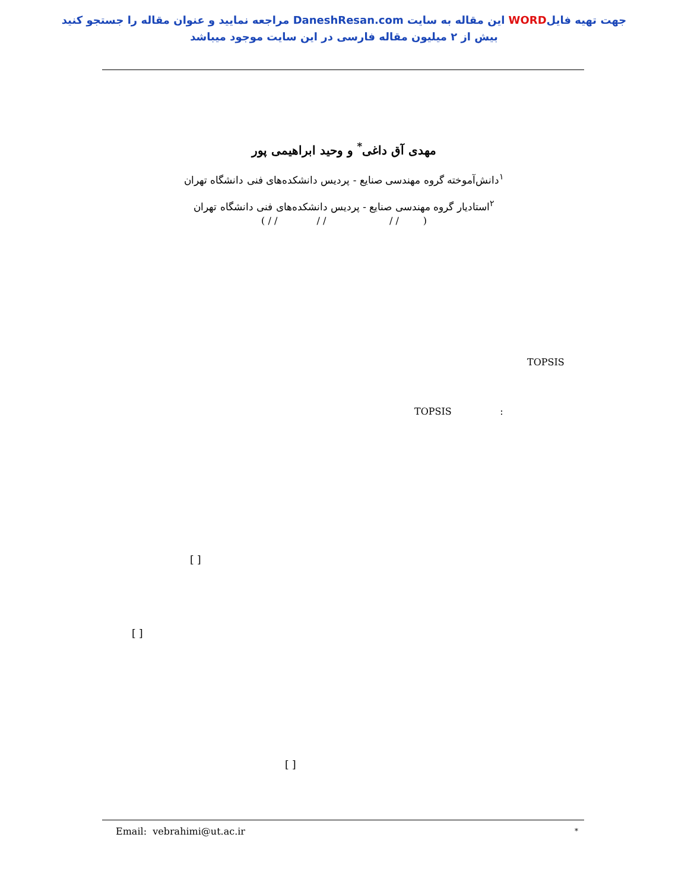جهت تهیه فایلWORD این مقاله به سایت DaneshResan.com مراجعه نمایید و عنوان مقاله را جستجو کنید
بیش از ۲ میلیون مقاله فارسی در این سایت موجود میباشد
مهدی آق داغی<sup>*</sup> و وحید ابراهیمی پور
<sup>۱</sup> دانش‌آموخته گروه مهندسی صنایع - پردیس دانشکده‌های فنی دانشگاه تهران
<sup>۲</sup> استادیار گروه مهندسی صنایع - پردیس دانشکده‌های فنی دانشگاه تهران
( / / / / / / )
TOPSIS
TOPSIS :
[ ]
[ ]
[ ]
Email: vebrahimi@ut.ac.ir *